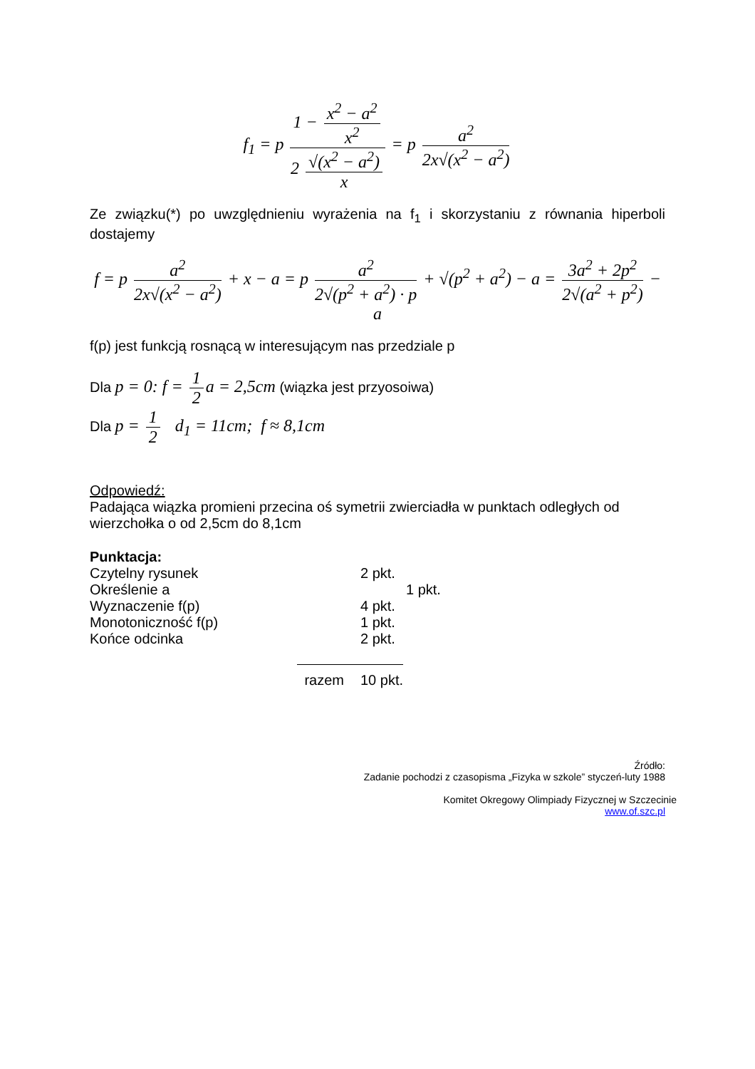f<sub>1</sub> = p 1 − x<sup>2</sup> − a<sup>2</sup> x<sup>2</sup> 2 √(x<sup>2</sup> − a<sup>2</sup>) x = p a<sup>2</sup> 2x√(x<sup>2</sup> − a<sup>2</sup>)
Ze związku(*) po uwzględnieniu wyrażenia na f<sub>1</sub> i skorzystaniu z równania hiperboli dostajemy
f = p a<sup>2</sup> 2x√(x<sup>2</sup> − a<sup>2</sup>) + x − a = p a<sup>2</sup> 2√(p<sup>2</sup> + a<sup>2</sup>) · p + √(p<sup>2</sup> + a<sup>2</sup>) − a = 3a<sup>2</sup> + 2p<sup>2</sup> 2√(a<sup>2</sup> + p<sup>2</sup>) − a
f(p) jest funkcją rosnącą w interesującym nas przedziale p
Dla p = 0: f = 1 2 a = 2,5cm (wiązka jest przyosoiwa)
Dla p = 1 2 d<sub>1</sub> = 11cm; f ≈ 8,1cm
Odpowiedź:
Padająca wiązka promieni przecina oś symetrii zwierciadła w punktach odległych od wierzchołka o od 2,5cm do 8,1cm
Punktacja:
| Czytelny rysunek | 2 pkt. |
| Określenie a | 1 pkt. |
| Wyznaczenie f(p) | 4 pkt. |
| Monotoniczność f(p) | 1 pkt. |
| Końce odcinka | 2 pkt. |
| razem | 10 pkt. |
Źródło:
Zadanie pochodzi z czasopisma „Fizyka w szkole” styczeń-luty 1988
Komitet Okregowy Olimpiady Fizycznej w Szczecinie
www.of.szc.pl